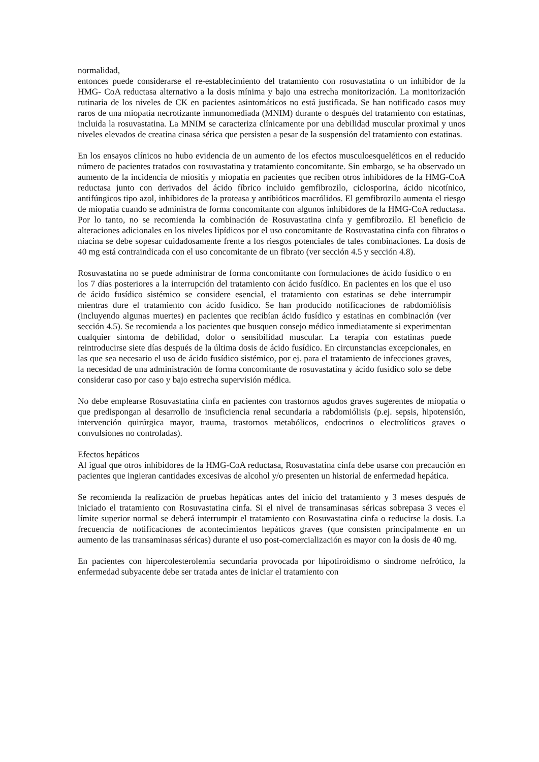normalidad,
entonces puede considerarse el re-establecimiento del tratamiento con rosuvastatina o un inhibidor de la HMG- CoA reductasa alternativo a la dosis mínima y bajo una estrecha monitorización. La monitorización rutinaria de los niveles de CK en pacientes asintomáticos no está justificada. Se han notificado casos muy raros de una miopatía necrotizante inmunomediada (MNIM) durante o después del tratamiento con estatinas, incluida la rosuvastatina. La MNIM se caracteriza clínicamente por una debilidad muscular proximal y unos niveles elevados de creatina cinasa sérica que persisten a pesar de la suspensión del tratamiento con estatinas.
En los ensayos clínicos no hubo evidencia de un aumento de los efectos musculoesqueléticos en el reducido número de pacientes tratados con rosuvastatina y tratamiento concomitante. Sin embargo, se ha observado un aumento de la incidencia de miositis y miopatía en pacientes que reciben otros inhibidores de la HMG-CoA reductasa junto con derivados del ácido fíbrico incluido gemfibrozilo, ciclosporina, ácido nicotínico, antifúngicos tipo azol, inhibidores de la proteasa y antibióticos macrólidos. El gemfibrozilo aumenta el riesgo de miopatía cuando se administra de forma concomitante con algunos inhibidores de la HMG-CoA reductasa. Por lo tanto, no se recomienda la combinación de Rosuvastatina cinfa y gemfibrozilo. El beneficio de alteraciones adicionales en los niveles lipídicos por el uso concomitante de Rosuvastatina cinfa con fibratos o niacina se debe sopesar cuidadosamente frente a los riesgos potenciales de tales combinaciones. La dosis de 40 mg está contraindicada con el uso concomitante de un fibrato (ver sección 4.5 y sección 4.8).
Rosuvastatina no se puede administrar de forma concomitante con formulaciones de ácido fusídico o en los 7 días posteriores a la interrupción del tratamiento con ácido fusídico. En pacientes en los que el uso de ácido fusídico sistémico se considere esencial, el tratamiento con estatinas se debe interrumpir mientras dure el tratamiento con ácido fusídico. Se han producido notificaciones de rabdomiólisis (incluyendo algunas muertes) en pacientes que recibían ácido fusídico y estatinas en combinación (ver sección 4.5). Se recomienda a los pacientes que busquen consejo médico inmediatamente si experimentan cualquier síntoma de debilidad, dolor o sensibilidad muscular. La terapia con estatinas puede reintroducirse siete días después de la última dosis de ácido fusídico. En circunstancias excepcionales, en las que sea necesario el uso de ácido fusídico sistémico, por ej. para el tratamiento de infecciones graves, la necesidad de una administración de forma concomitante de rosuvastatina y ácido fusídico solo se debe considerar caso por caso y bajo estrecha supervisión médica.
No debe emplearse Rosuvastatina cinfa en pacientes con trastornos agudos graves sugerentes de miopatía o que predispongan al desarrollo de insuficiencia renal secundaria a rabdomiólisis (p.ej. sepsis, hipotensión, intervención quirúrgica mayor, trauma, trastornos metabólicos, endocrinos o electrolíticos graves o convulsiones no controladas).
Efectos hepáticos
Al igual que otros inhibidores de la HMG-CoA reductasa, Rosuvastatina cinfa debe usarse con precaución en pacientes que ingieran cantidades excesivas de alcohol y/o presenten un historial de enfermedad hepática.
Se recomienda la realización de pruebas hepáticas antes del inicio del tratamiento y 3 meses después de iniciado el tratamiento con Rosuvastatina cinfa. Si el nivel de transaminasas séricas sobrepasa 3 veces el límite superior normal se deberá interrumpir el tratamiento con Rosuvastatina cinfa o reducirse la dosis. La frecuencia de notificaciones de acontecimientos hepáticos graves (que consisten principalmente en un aumento de las transaminasas séricas) durante el uso post-comercialización es mayor con la dosis de 40 mg.
En pacientes con hipercolesterolemia secundaria provocada por hipotiroidismo o síndrome nefrótico, la enfermedad subyacente debe ser tratada antes de iniciar el tratamiento con